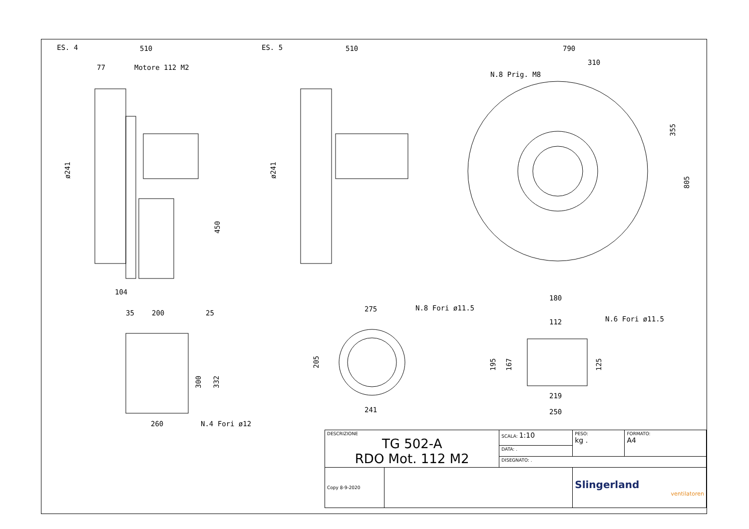ES. 4
510
77
Motore 112 M2
ø241
450
104
ES. 5
510
ø241
790
310
N.8 Prig. M8
355
805
35
200
25
300
332
260
N.4 Fori ø12
275
N.8 Fori ø11.5
205
241
180
112
N.6 Fori ø11.5
195
167
125
219
250
| DESCRIZIONE TG 502-A RDO Mot. 112 M2 | | SCALA: 1:10 | PESO: kg . | FORMATO: A4 |
| | | DATA: . | | |
| | | DISEGNATO: . | | |
| Copy 8-9-2020 | | | Slingerland ventilatoren | |